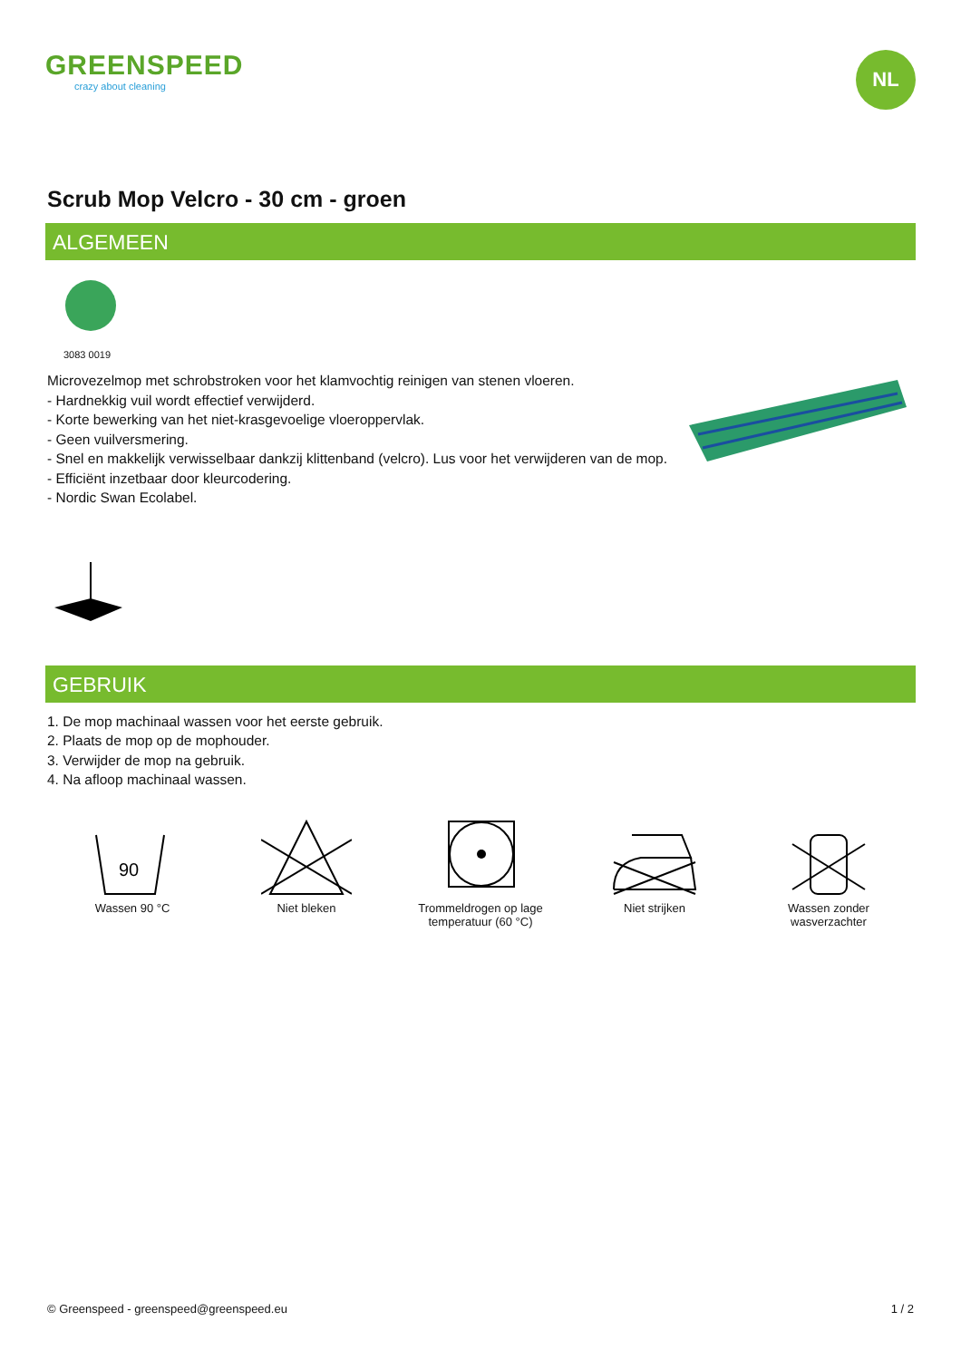GREENSPEED
crazy about cleaning
NL
Scrub Mop Velcro - 30 cm - groen
ALGEMEEN
3083 0019
Microvezelmop met schrobstroken voor het klamvochtig reinigen van stenen vloeren.
- Hardnekkig vuil wordt effectief verwijderd.
- Korte bewerking van het niet-krasgevoelige vloeroppervlak.
- Geen vuilversmering.
- Snel en makkelijk verwisselbaar dankzij klittenband (velcro). Lus voor het verwijderen van de mop.
- Efficiënt inzetbaar door kleurcodering.
- Nordic Swan Ecolabel.
GEBRUIK
1. De mop machinaal wassen voor het eerste gebruik.
2. Plaats de mop op de mophouder.
3. Verwijder de mop na gebruik.
4. Na afloop machinaal wassen.
90
Wassen 90 °C
Niet bleken
Trommeldrogen op lage temperatuur (60 °C)
Niet strijken
Wassen zonder wasverzachter
© Greenspeed - greenspeed@greenspeed.eu 1 / 2